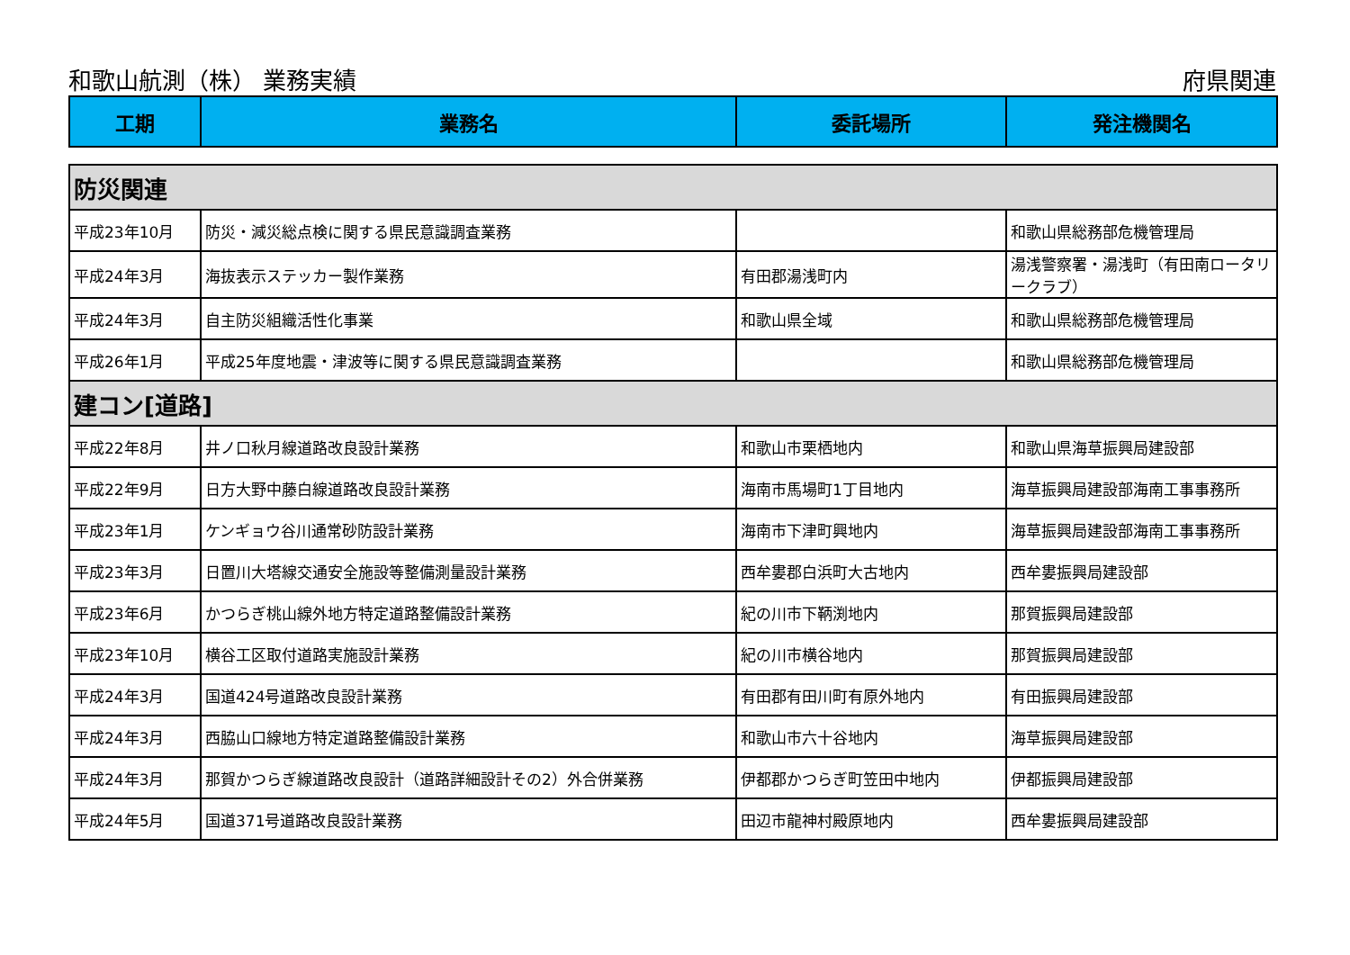和歌山航測（株） 業務実績 府県関連
| 工期 | 業務名 | 委託場所 | 発注機関名 |
| --- | --- | --- | --- |
| 防災関連 | | | |
| 平成23年10月 | 防災・減災総点検に関する県民意識調査業務 | | 和歌山県総務部危機管理局 |
| 平成24年3月 | 海抜表示ステッカー製作業務 | 有田郡湯浅町内 | 湯浅警察署・湯浅町（有田南ロータリークラブ） |
| 平成24年3月 | 自主防災組織活性化事業 | 和歌山県全域 | 和歌山県総務部危機管理局 |
| 平成26年1月 | 平成25年度地震・津波等に関する県民意識調査業務 | | 和歌山県総務部危機管理局 |
| 建コン[道路] | | | |
| 平成22年8月 | 井ノ口秋月線道路改良設計業務 | 和歌山市栗栖地内 | 和歌山県海草振興局建設部 |
| 平成22年9月 | 日方大野中藤白線道路改良設計業務 | 海南市馬場町1丁目地内 | 海草振興局建設部海南工事事務所 |
| 平成23年1月 | ケンギョウ谷川通常砂防設計業務 | 海南市下津町興地内 | 海草振興局建設部海南工事事務所 |
| 平成23年3月 | 日置川大塔線交通安全施設等整備測量設計業務 | 西牟婁郡白浜町大古地内 | 西牟婁振興局建設部 |
| 平成23年6月 | かつらぎ桃山線外地方特定道路整備設計業務 | 紀の川市下鞆渕地内 | 那賀振興局建設部 |
| 平成23年10月 | 横谷工区取付道路実施設計業務 | 紀の川市横谷地内 | 那賀振興局建設部 |
| 平成24年3月 | 国道424号道路改良設計業務 | 有田郡有田川町有原外地内 | 有田振興局建設部 |
| 平成24年3月 | 西脇山口線地方特定道路整備設計業務 | 和歌山市六十谷地内 | 海草振興局建設部 |
| 平成24年3月 | 那賀かつらぎ線道路改良設計（道路詳細設計その2）外合併業務 | 伊都郡かつらぎ町笠田中地内 | 伊都振興局建設部 |
| 平成24年5月 | 国道371号道路改良設計業務 | 田辺市龍神村殿原地内 | 西牟婁振興局建設部 |